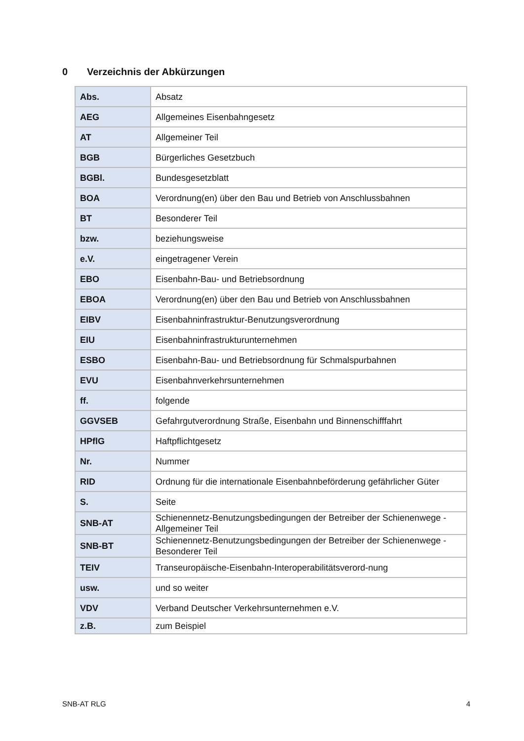0 Verzeichnis der Abkürzungen
| Abs. | Absatz |
| AEG | Allgemeines Eisenbahngesetz |
| AT | Allgemeiner Teil |
| BGB | Bürgerliches Gesetzbuch |
| BGBl. | Bundesgesetzblatt |
| BOA | Verordnung(en) über den Bau und Betrieb von Anschlussbahnen |
| BT | Besonderer Teil |
| bzw. | beziehungsweise |
| e.V. | eingetragener Verein |
| EBO | Eisenbahn-Bau- und Betriebsordnung |
| EBOA | Verordnung(en) über den Bau und Betrieb von Anschlussbahnen |
| EIBV | Eisenbahninfrastruktur-Benutzungsverordnung |
| EIU | Eisenbahninfrastrukturunternehmen |
| ESBO | Eisenbahn-Bau- und Betriebsordnung für Schmalspurbahnen |
| EVU | Eisenbahnverkehrsunternehmen |
| ff. | folgende |
| GGVSEB | Gefahrgutverordnung Straße, Eisenbahn und Binnenschifffahrt |
| HPflG | Haftpflichtgesetz |
| Nr. | Nummer |
| RID | Ordnung für die internationale Eisenbahnbeförderung gefährlicher Güter |
| S. | Seite |
| SNB-AT | Schienennetz-Benutzungsbedingungen der Betreiber der Schienenwege - Allgemeiner Teil |
| SNB-BT | Schienennetz-Benutzungsbedingungen der Betreiber der Schienenwege - Besonderer Teil |
| TEIV | Transeuropäische-Eisenbahn-Interoperabilitätsverord-nung |
| usw. | und so weiter |
| VDV | Verband Deutscher Verkehrsunternehmen e.V. |
| z.B. | zum Beispiel |
SNB-AT RLG 4